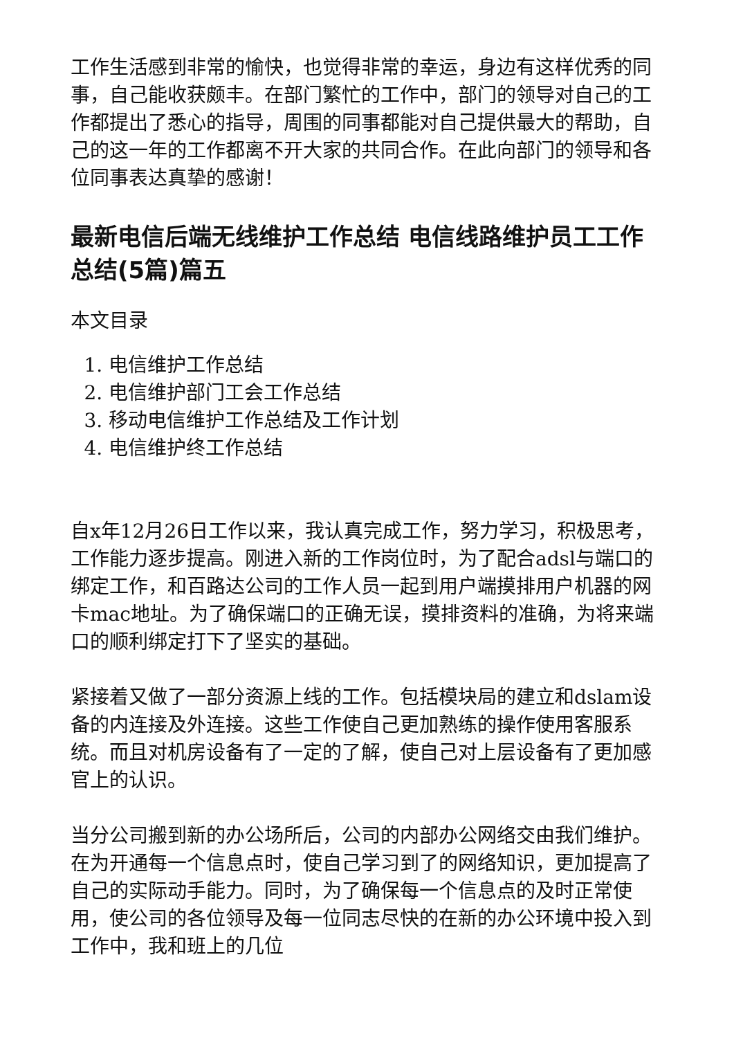工作生活感到非常的愉快，也觉得非常的幸运，身边有这样优秀的同事，自己能收获颇丰。在部门繁忙的工作中，部门的领导对自己的工作都提出了悉心的指导，周围的同事都能对自己提供最大的帮助，自己的这一年的工作都离不开大家的共同合作。在此向部门的领导和各位同事表达真挚的感谢！
最新电信后端无线维护工作总结 电信线路维护员工工作总结(5篇)篇五
本文目录
1. 电信维护工作总结
2. 电信维护部门工会工作总结
3. 移动电信维护工作总结及工作计划
4. 电信维护终工作总结
自x年12月26日工作以来，我认真完成工作，努力学习，积极思考，工作能力逐步提高。刚进入新的工作岗位时，为了配合adsl与端口的绑定工作，和百路达公司的工作人员一起到用户端摸排用户机器的网卡mac地址。为了确保端口的正确无误，摸排资料的准确，为将来端口的顺利绑定打下了坚实的基础。
紧接着又做了一部分资源上线的工作。包括模块局的建立和dslam设备的内连接及外连接。这些工作使自己更加熟练的操作使用客服系统。而且对机房设备有了一定的了解，使自己对上层设备有了更加感官上的认识。
当分公司搬到新的办公场所后，公司的内部办公网络交由我们维护。在为开通每一个信息点时，使自己学习到了的网络知识，更加提高了自己的实际动手能力。同时，为了确保每一个信息点的及时正常使用，使公司的各位领导及每一位同志尽快的在新的办公环境中投入到工作中，我和班上的几位